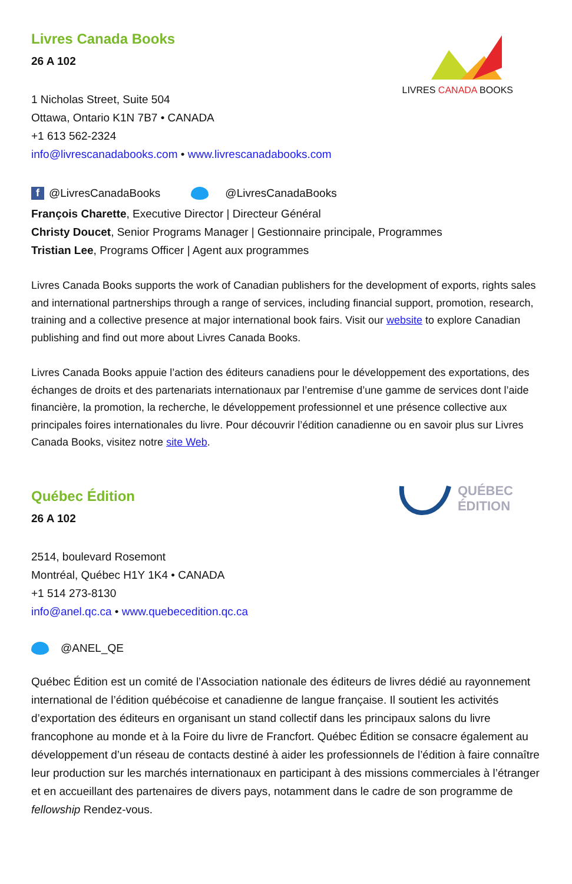LIVRES CANADA BOOKS
Livres Canada Books
26 A 102
1 Nicholas Street, Suite 504
Ottawa, Ontario K1N 7B7 • CANADA
+1 613 562-2324
info@livrescanadabooks.com • www.livrescanadabooks.com
f @LivresCanadaBooks @LivresCanadaBooks
François Charette, Executive Director | Directeur Général
Christy Doucet, Senior Programs Manager | Gestionnaire principale, Programmes
Tristian Lee, Programs Officer | Agent aux programmes
Livres Canada Books supports the work of Canadian publishers for the development of exports, rights sales and international partnerships through a range of services, including financial support, promotion, research, training and a collective presence at major international book fairs. Visit our website to explore Canadian publishing and find out more about Livres Canada Books.
Livres Canada Books appuie l’action des éditeurs canadiens pour le développement des exportations, des échanges de droits et des partenariats internationaux par l’entremise d’une gamme de services dont l’aide financière, la promotion, la recherche, le développement professionnel et une présence collective aux principales foires internationales du livre. Pour découvrir l’édition canadienne ou en savoir plus sur Livres Canada Books, visitez notre site Web.
QUÉBEC
ÉDITION
Québec Édition
26 A 102
2514, boulevard Rosemont
Montréal, Québec H1Y 1K4 • CANADA
+1 514 273-8130
info@anel.qc.ca • www.quebecedition.qc.ca
@ANEL_QE
Québec Édition est un comité de l’Association nationale des éditeurs de livres dédié au rayonnement international de l’édition québécoise et canadienne de langue française. Il soutient les activités d’exportation des éditeurs en organisant un stand collectif dans les principaux salons du livre francophone au monde et à la Foire du livre de Francfort. Québec Édition se consacre également au développement d’un réseau de contacts destiné à aider les professionnels de l’édition à faire connaître leur production sur les marchés internationaux en participant à des missions commerciales à l’étranger et en accueillant des partenaires de divers pays, notamment dans le cadre de son programme de fellowship Rendez-vous.